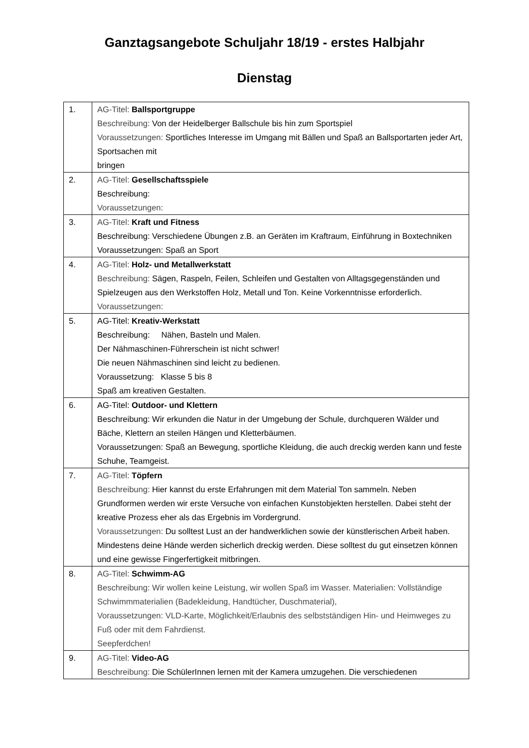Ganztagsangebote Schuljahr 18/19 - erstes Halbjahr
Dienstag
| 1. | AG-Titel: Ballsportgruppe Beschreibung: Von der Heidelberger Ballschule bis hin zum Sportspiel Voraussetzungen: Sportliches Interesse im Umgang mit Bällen und Spaß an Ballsportarten jeder Art, Sportsachen mit bringen |
| 2. | AG-Titel: Gesellschaftsspiele Beschreibung: Voraussetzungen: |
| 3. | AG-Titel: Kraft und Fitness Beschreibung: Verschiedene Übungen z.B. an Geräten im Kraftraum, Einführung in Boxtechniken Voraussetzungen: Spaß an Sport |
| 4. | AG-Titel: Holz- und Metallwerkstatt Beschreibung: Sägen, Raspeln, Feilen, Schleifen und Gestalten von Alltagsgegenständen und Spielzeugen aus den Werkstoffen Holz, Metall und Ton. Keine Vorkenntnisse erforderlich. Voraussetzungen: |
| 5. | AG-Titel: Kreativ-Werkstatt Beschreibung: Nähen, Basteln und Malen. Der Nähmaschinen-Führerschein ist nicht schwer! Die neuen Nähmaschinen sind leicht zu bedienen. Voraussetzung: Klasse 5 bis 8 Spaß am kreativen Gestalten. |
| 6. | AG-Titel: Outdoor- und Klettern Beschreibung: Wir erkunden die Natur in der Umgebung der Schule, durchqueren Wälder und Bäche, Klettern an steilen Hängen und Kletterbäumen. Voraussetzungen: Spaß an Bewegung, sportliche Kleidung, die auch dreckig werden kann und feste Schuhe, Teamgeist. |
| 7. | AG-Titel: Töpfern Beschreibung: Hier kannst du erste Erfahrungen mit dem Material Ton sammeln. Neben Grundformen werden wir erste Versuche von einfachen Kunstobjekten herstellen. Dabei steht der kreative Prozess eher als das Ergebnis im Vordergrund. Voraussetzungen: Du solltest Lust an der handwerklichen sowie der künstlerischen Arbeit haben. Mindestens deine Hände werden sicherlich dreckig werden. Diese solltest du gut einsetzen können und eine gewisse Fingerfertigkeit mitbringen. |
| 8. | AG-Titel: Schwimm-AG Beschreibung: Wir wollen keine Leistung, wir wollen Spaß im Wasser. Materialien: Vollständige Schwimmmaterialien (Badekleidung, Handtücher, Duschmaterial), Voraussetzungen: VLD-Karte, Möglichkeit/Erlaubnis des selbstständigen Hin- und Heimweges zu Fuß oder mit dem Fahrdienst. Seepferdchen! |
| 9. | AG-Titel: Video-AG Beschreibung: Die SchülerInnen lernen mit der Kamera umzugehen. Die verschiedenen |